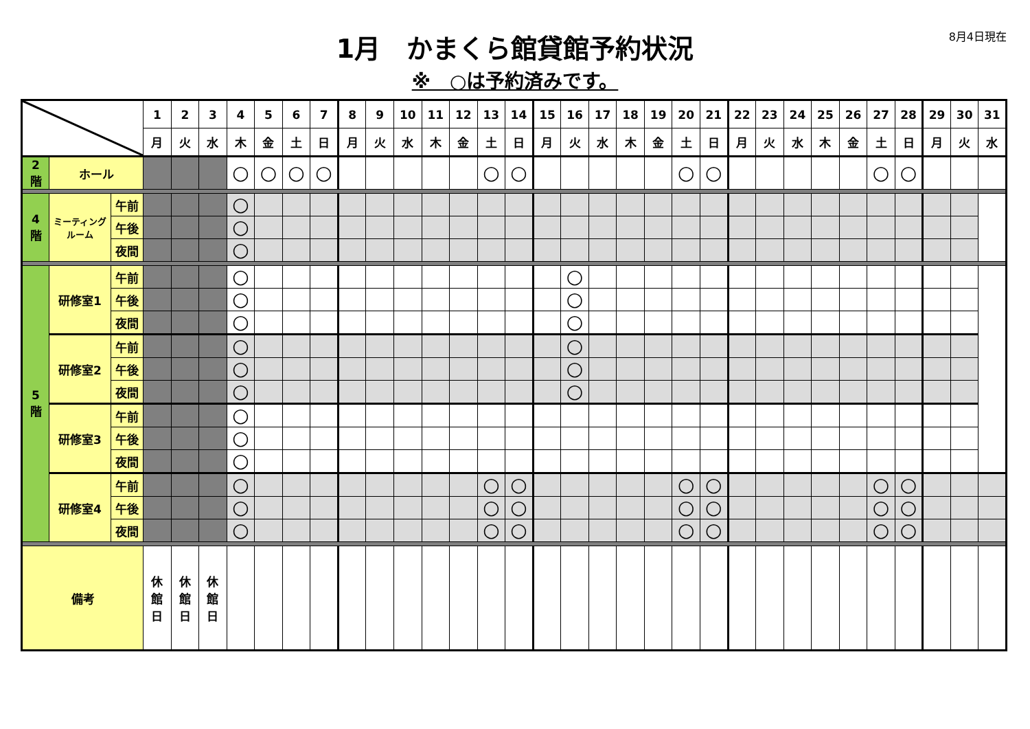8月4日現在
1月　かまくら館貸館予約状況
※　○は予約済みです。
| | | | 1 | 2 | 3 | 4 | 5 | 6 | 7 | 8 | 9 | 10 | 11 | 12 | 13 | 14 | 15 | 16 | 17 | 18 | 19 | 20 | 21 | 22 | 23 | 24 | 25 | 26 | 27 | 28 | 29 | 30 | 31 |
| --- | --- | --- | --- | --- | --- | --- | --- | --- | --- | --- | --- | --- | --- | --- | --- | --- | --- | --- | --- | --- | --- | --- | --- | --- | --- | --- | --- | --- | --- | --- | --- | --- | --- |
| | | | 月 | 火 | 水 | 木 | 金 | 土 | 日 | 月 | 火 | 水 | 木 | 金 | 土 | 日 | 月 | 火 | 水 | 木 | 金 | 土 | 日 | 月 | 火 | 水 | 木 | 金 | 土 | 日 | 月 | 火 | 水 |
| 2 階 | ホール | | | | | ○ | ○ | ○ | ○ | | | | | | ○ | ○ | | | | | | ○ | ○ | | | | | | ○ | ○ | | | |
| 4 階 | ミーティング ルーム | 午前 | | | | ○ | | | | | | | | | | | | | | | | | | | | | | | | | | | |
| | | 午後 | | | | ○ | | | | | | | | | | | | | | | | | | | | | | | | | | | |
| | | 夜間 | | | | ○ | | | | | | | | | | | | | | | | | | | | | | | | | | | |
| 5 階 | 研修室1 | 午前 | | | | ○ | | | | | | | | | | | | ○ | | | | | | | | | | | | | | | |
| | | 午後 | | | | ○ | | | | | | | | | | | | ○ | | | | | | | | | | | | | | | |
| | | 夜間 | | | | ○ | | | | | | | | | | | | ○ | | | | | | | | | | | | | | | |
| | 研修室2 | 午前 | | | | ○ | | | | | | | | | | | | ○ | | | | | | | | | | | | | | | |
| | | 午後 | | | | ○ | | | | | | | | | | | | ○ | | | | | | | | | | | | | | | |
| | | 夜間 | | | | ○ | | | | | | | | | | | | ○ | | | | | | | | | | | | | | | |
| | 研修室3 | 午前 | | | | ○ | | | | | | | | | | | | | | | | | | | | | | | | | | | |
| | | 午後 | | | | ○ | | | | | | | | | | | | | | | | | | | | | | | | | | | |
| | | 夜間 | | | | ○ | | | | | | | | | | | | | | | | | | | | | | | | | | | |
| | 研修室4 | 午前 | | | | ○ | | | | | | | | | ○ | ○ | | | | | | ○ | ○ | | | | | | ○ | ○ | | | |
| | | 午後 | | | | ○ | | | | | | | | | ○ | ○ | | | | | | ○ | ○ | | | | | | ○ | ○ | | | |
| | | 夜間 | | | | ○ | | | | | | | | | ○ | ○ | | | | | | ○ | ○ | | | | | | ○ | ○ | | | |
| 備考 | | | 休 館 日 | 休 館 日 | 休 館 日 | | | | | | | | | | | | | | | | | | | | | | | | | | | | |